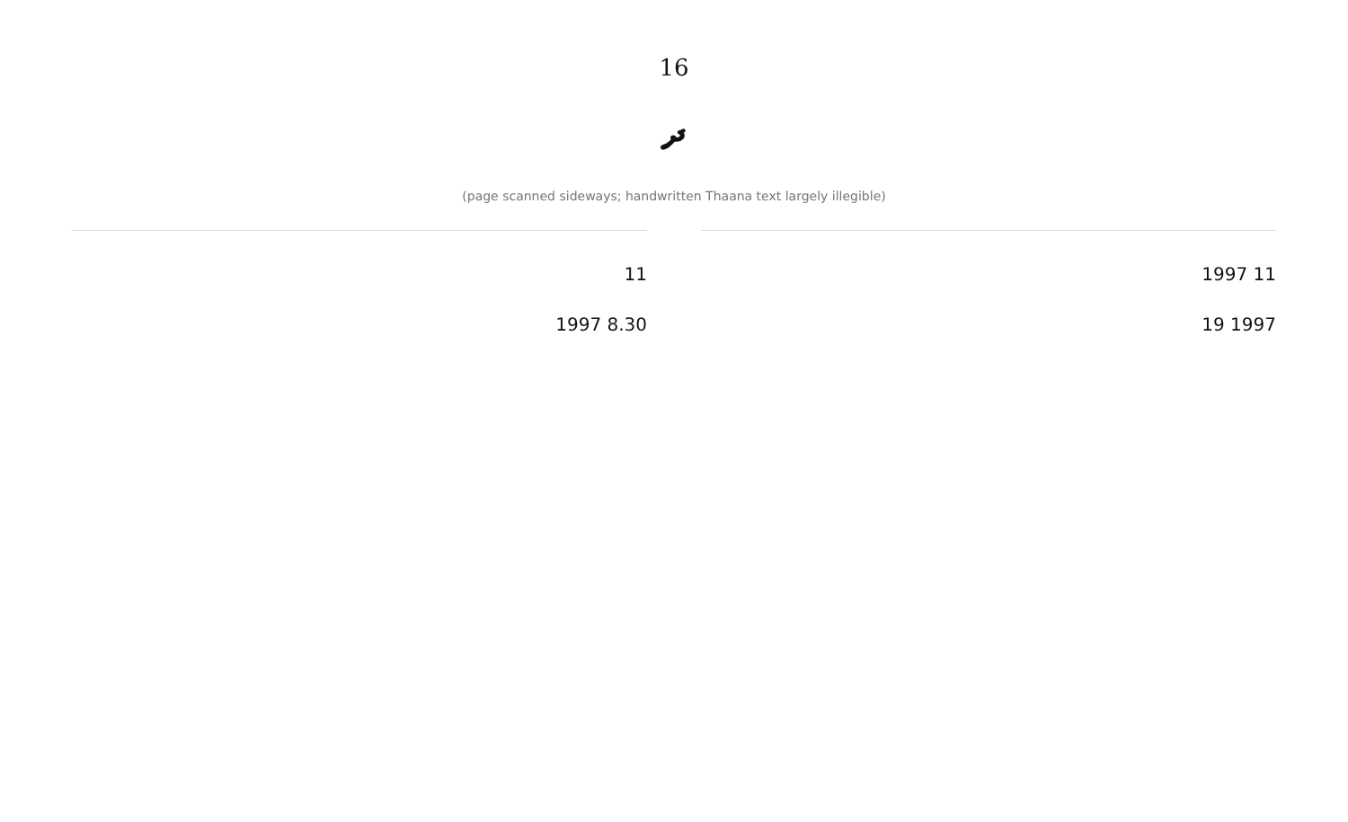16
ދ
(page scanned sideways; handwritten Thaana text largely illegible)
11 1997
1997 19
11
8.30 1997